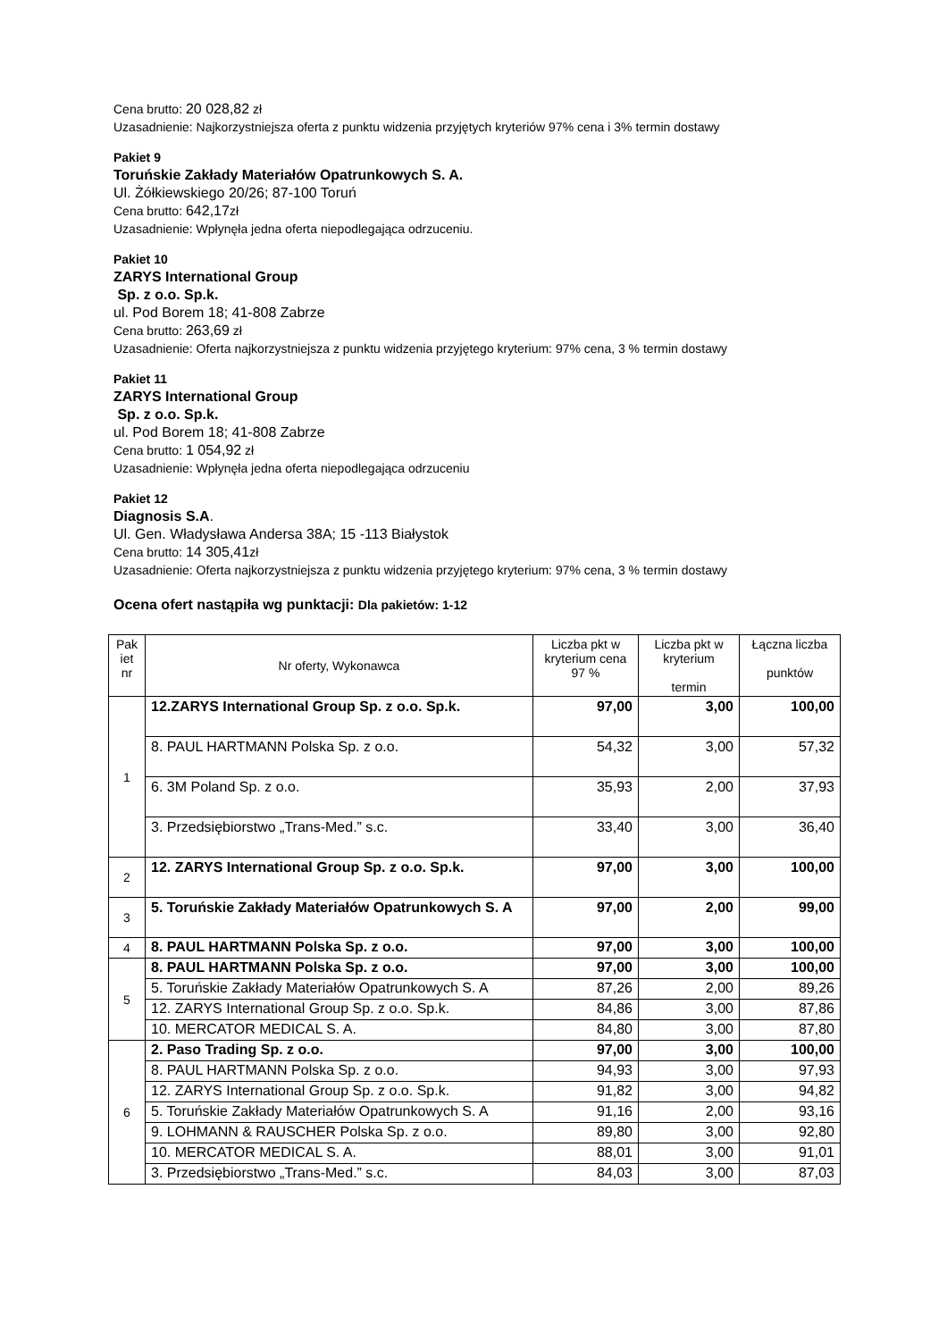Cena brutto: 20 028,82 zł
Uzasadnienie: Najkorzystniejsza oferta z punktu widzenia przyjętych kryteriów 97% cena i 3% termin dostawy
Pakiet 9
Toruńskie Zakłady Materiałów Opatrunkowych S. A.
Ul. Żółkiewskiego 20/26; 87-100 Toruń
Cena brutto: 642,17zł
Uzasadnienie: Wpłynęła jedna oferta niepodlegająca odrzuceniu.
Pakiet 10
ZARYS International Group
Sp. z o.o. Sp.k.
ul. Pod Borem 18; 41-808 Zabrze
Cena brutto: 263,69 zł
Uzasadnienie: Oferta najkorzystniejsza z punktu widzenia przyjętego kryterium: 97% cena, 3 % termin dostawy
Pakiet 11
ZARYS International Group
Sp. z o.o. Sp.k.
ul. Pod Borem 18; 41-808 Zabrze
Cena brutto: 1 054,92 zł
Uzasadnienie: Wpłynęła jedna oferta niepodlegająca odrzuceniu
Pakiet 12
Diagnosis S.A.
Ul. Gen. Władysława Andersa 38A; 15 -113 Białystok
Cena brutto: 14 305,41zł
Uzasadnienie: Oferta najkorzystniejsza z punktu widzenia przyjętego kryterium: 97% cena, 3 % termin dostawy
Ocena ofert nastąpiła wg punktacji: Dla pakietów: 1-12
| Pak iet nr | Nr oferty, Wykonawca | Liczba pkt w kryterium cena 97 % | Liczba pkt w kryterium termin | Łączna liczba punktów |
| --- | --- | --- | --- | --- |
| 1 | 12.ZARYS International Group Sp. z o.o. Sp.k. | 97,00 | 3,00 | 100,00 |
| | 8. PAUL HARTMANN Polska Sp. z o.o. | 54,32 | 3,00 | 57,32 |
| | 6. 3M Poland Sp. z o.o. | 35,93 | 2,00 | 37,93 |
| | 3. Przedsiębiorstwo „Trans-Med.” s.c. | 33,40 | 3,00 | 36,40 |
| 2 | 12. ZARYS International Group Sp. z o.o. Sp.k. | 97,00 | 3,00 | 100,00 |
| 3 | 5. Toruńskie Zakłady Materiałów Opatrunkowych S. A | 97,00 | 2,00 | 99,00 |
| 4 | 8. PAUL HARTMANN Polska Sp. z o.o. | 97,00 | 3,00 | 100,00 |
| 5 | 8. PAUL HARTMANN Polska Sp. z o.o. | 97,00 | 3,00 | 100,00 |
| | 5. Toruńskie Zakłady Materiałów Opatrunkowych S. A | 87,26 | 2,00 | 89,26 |
| | 12. ZARYS International Group Sp. z o.o. Sp.k. | 84,86 | 3,00 | 87,86 |
| | 10. MERCATOR MEDICAL S. A. | 84,80 | 3,00 | 87,80 |
| 6 | 2. Paso Trading Sp. z o.o. | 97,00 | 3,00 | 100,00 |
| | 8. PAUL HARTMANN Polska Sp. z o.o. | 94,93 | 3,00 | 97,93 |
| | 12. ZARYS International Group Sp. z o.o. Sp.k. | 91,82 | 3,00 | 94,82 |
| | 5. Toruńskie Zakłady Materiałów Opatrunkowych S. A | 91,16 | 2,00 | 93,16 |
| | 9. LOHMANN & RAUSCHER Polska Sp. z o.o. | 89,80 | 3,00 | 92,80 |
| | 10. MERCATOR MEDICAL S. A. | 88,01 | 3,00 | 91,01 |
| | 3. Przedsiębiorstwo „Trans-Med.” s.c. | 84,03 | 3,00 | 87,03 |